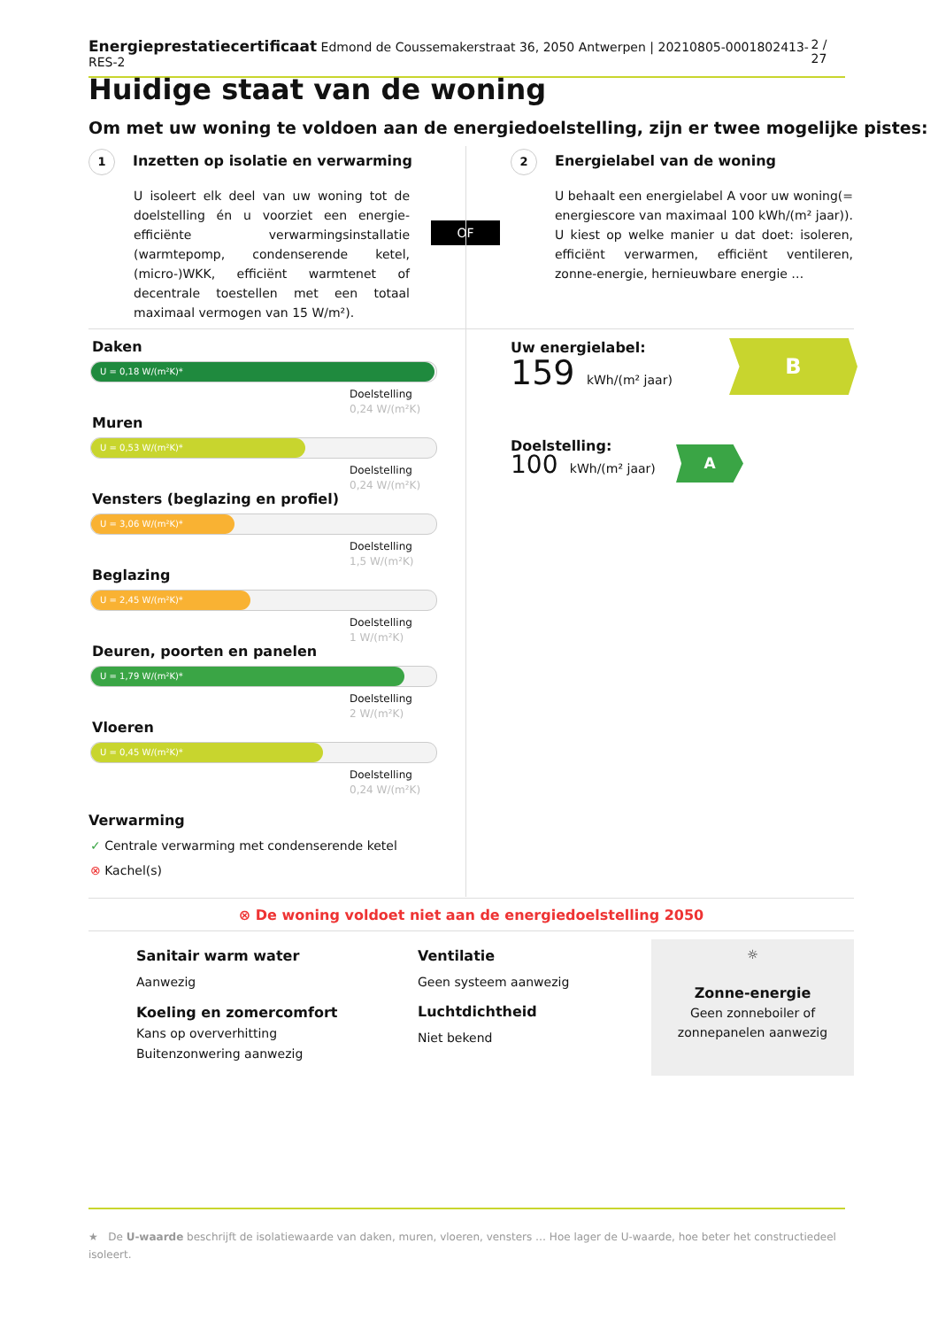Energieprestatiecertificaat Edmond de Coussemakerstraat 36, 2050 Antwerpen | 20210805-0001802413-RES-2 2 / 27
Huidige staat van de woning
Om met uw woning te voldoen aan de energiedoelstelling, zijn er twee mogelijke pistes:
1 Inzetten op isolatie en verwarming
U isoleert elk deel van uw woning tot de doelstelling én u voorziet een energie-efficiënte verwarmingsinstallatie (warmtepomp, condenserende ketel, (micro-)WKK, efficiënt warmtenet of decentrale toestellen met een totaal maximaal vermogen van 15 W/m²).
OF
2 Energielabel van de woning
U behaalt een energielabel A voor uw woning(= energiescore van maximaal 100 kWh/(m² jaar)). U kiest op welke manier u dat doet: isoleren, efficiënt verwarmen, efficiënt ventileren, zonne-energie, hernieuwbare energie …
Daken
U = 0,18 W/(m²K)*
Doelstelling
0,24 W/(m²K)
Muren
U = 0,53 W/(m²K)*
Doelstelling
0,24 W/(m²K)
Vensters (beglazing en profiel)
U = 3,06 W/(m²K)*
Doelstelling
1,5 W/(m²K)
Beglazing
U = 2,45 W/(m²K)*
Doelstelling
1 W/(m²K)
Deuren, poorten en panelen
U = 1,79 W/(m²K)*
Doelstelling
2 W/(m²K)
Vloeren
U = 0,45 W/(m²K)*
Doelstelling
0,24 W/(m²K)
Verwarming
✓ Centrale verwarming met condenserende ketel
⊗ Kachel(s)
Uw energielabel:
159 kWh/(m² jaar)
B
Doelstelling:
100 kWh/(m² jaar)
A
⊗ De woning voldoet niet aan de energiedoelstelling 2050
Sanitair warm water
Aanwezig
Koeling en zomercomfort
Kans op oververhitting
Buitenzonwering aanwezig
Ventilatie
Geen systeem aanwezig
Luchtdichtheid
Niet bekend
☼
Zonne-energie
Geen zonneboiler of zonnepanelen aanwezig
★ De U-waarde beschrijft de isolatiewaarde van daken, muren, vloeren, vensters … Hoe lager de U-waarde, hoe beter het constructiedeel isoleert.